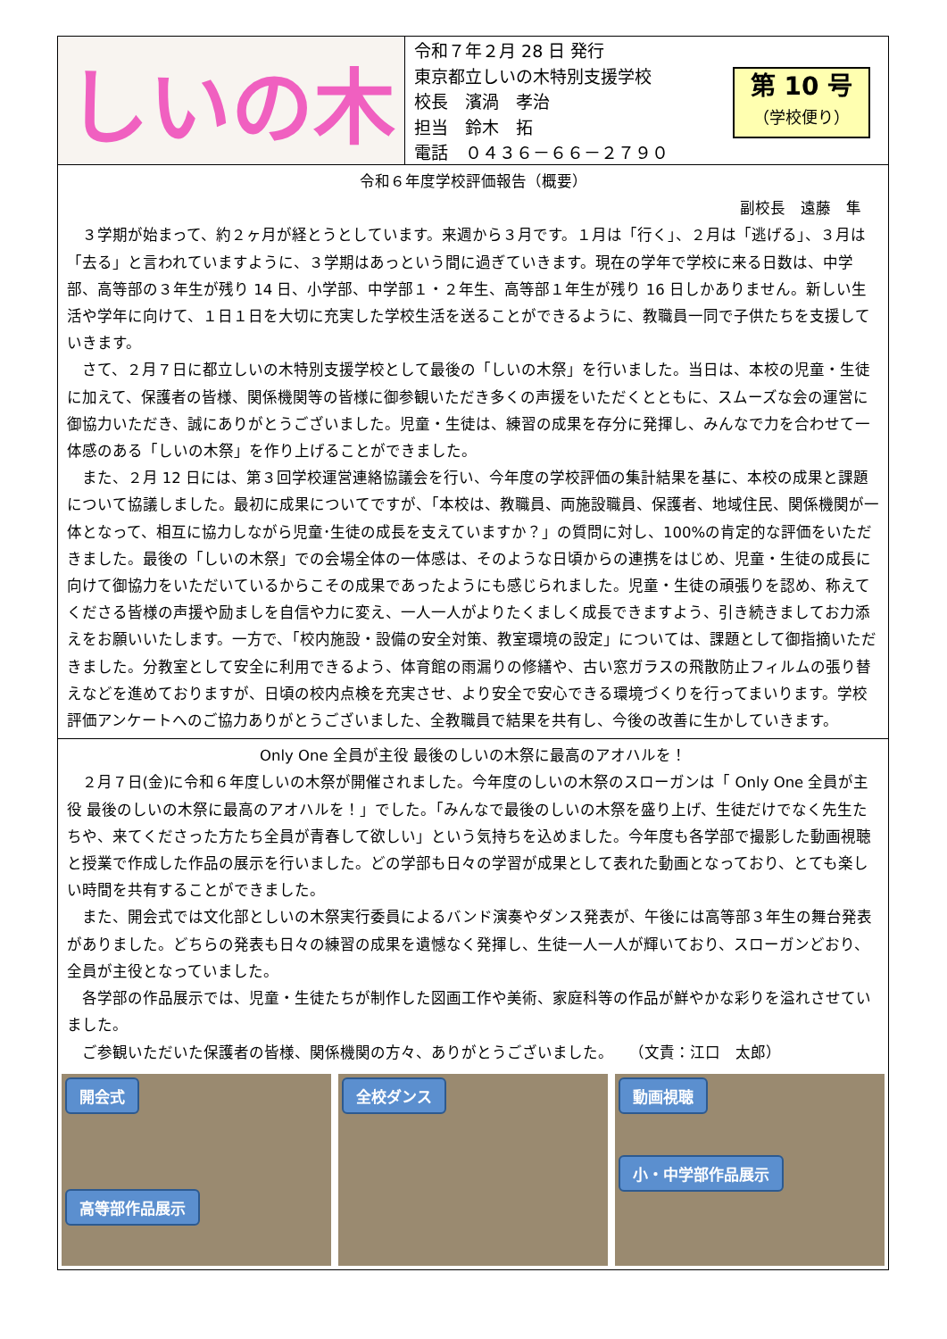しいの木
令和７年２月 28 日 発行
東京都立しいの木特別支援学校
校長　濱渦　孝治
担当　鈴木　拓
電話　０４３６－６６－２７９０
第 10 号
（学校便り）
令和６年度学校評価報告（概要）
副校長　遠藤　隼
３学期が始まって、約２ヶ月が経とうとしています。来週から３月です。１月は「行く」、２月は「逃げる」、３月は「去る」と言われていますように、３学期はあっという間に過ぎていきます。現在の学年で学校に来る日数は、中学部、高等部の３年生が残り 14 日、小学部、中学部１・２年生、高等部１年生が残り 16 日しかありません。新しい生活や学年に向けて、１日１日を大切に充実した学校生活を送ることができるように、教職員一同で子供たちを支援していきます。
さて、２月７日に都立しいの木特別支援学校として最後の「しいの木祭」を行いました。当日は、本校の児童・生徒に加えて、保護者の皆様、関係機関等の皆様に御参観いただき多くの声援をいただくとともに、スムーズな会の運営に御協力いただき、誠にありがとうございました。児童・生徒は、練習の成果を存分に発揮し、みんなで力を合わせて一体感のある「しいの木祭」を作り上げることができました。
また、２月 12 日には、第３回学校運営連絡協議会を行い、今年度の学校評価の集計結果を基に、本校の成果と課題について協議しました。最初に成果についてですが、「本校は、教職員、両施設職員、保護者、地域住民、関係機関が一体となって、相互に協力しながら児童･生徒の成長を支えていますか？」の質問に対し、100%の肯定的な評価をいただきました。最後の「しいの木祭」での会場全体の一体感は、そのような日頃からの連携をはじめ、児童・生徒の成長に向けて御協力をいただいているからこその成果であったようにも感じられました。児童・生徒の頑張りを認め、称えてくださる皆様の声援や励ましを自信や力に変え、一人一人がよりたくましく成長できますよう、引き続きましてお力添えをお願いいたします。一方で、「校内施設・設備の安全対策、教室環境の設定」については、課題として御指摘いただきました。分教室として安全に利用できるよう、体育館の雨漏りの修繕や、古い窓ガラスの飛散防止フィルムの張り替えなどを進めておりますが、日頃の校内点検を充実させ、より安全で安心できる環境づくりを行ってまいります。学校評価アンケートへのご協力ありがとうございました、全教職員で結果を共有し、今後の改善に生かしていきます。
Only One 全員が主役 最後のしいの木祭に最高のアオハルを！
２月７日(金)に令和６年度しいの木祭が開催されました。今年度のしいの木祭のスローガンは「 Only One 全員が主役 最後のしいの木祭に最高のアオハルを！」でした。「みんなで最後のしいの木祭を盛り上げ、生徒だけでなく先生たちや、来てくださった方たち全員が青春して欲しい」という気持ちを込めました。今年度も各学部で撮影した動画視聴と授業で作成した作品の展示を行いました。どの学部も日々の学習が成果として表れた動画となっており、とても楽しい時間を共有することができました。
また、開会式では文化部としいの木祭実行委員によるバンド演奏やダンス発表が、午後には高等部３年生の舞台発表がありました。どちらの発表も日々の練習の成果を遺憾なく発揮し、生徒一人一人が輝いており、スローガンどおり、全員が主役となっていました。
各学部の作品展示では、児童・生徒たちが制作した図画工作や美術、家庭科等の作品が鮮やかな彩りを溢れさせていました。
ご参観いただいた保護者の皆様、関係機関の方々、ありがとうございました。　　（文責：江口　太郎）
開会式
高等部作品展示
全校ダンス 動画視聴
小・中学部作品展示